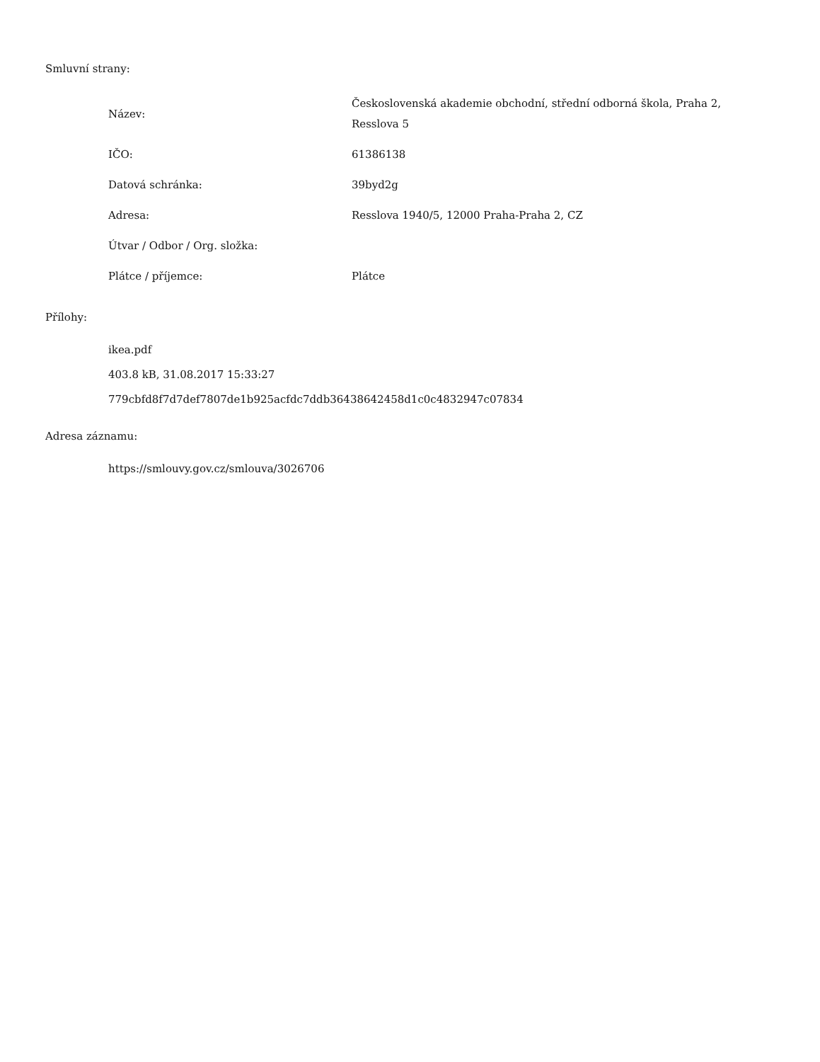Smluvní strany:
| Název: | Československá akademie obchodní, střední odborná škola, Praha 2, Resslova 5 |
| IČO: | 61386138 |
| Datová schránka: | 39byd2g |
| Adresa: | Resslova 1940/5, 12000 Praha-Praha 2, CZ |
| Útvar / Odbor / Org. složka: | |
| Plátce / příjemce: | Plátce |
Přílohy:
ikea.pdf
403.8 kB, 31.08.2017 15:33:27
779cbfd8f7d7def7807de1b925acfdc7ddb36438642458d1c0c4832947c07834
Adresa záznamu:
https://smlouvy.gov.cz/smlouva/3026706